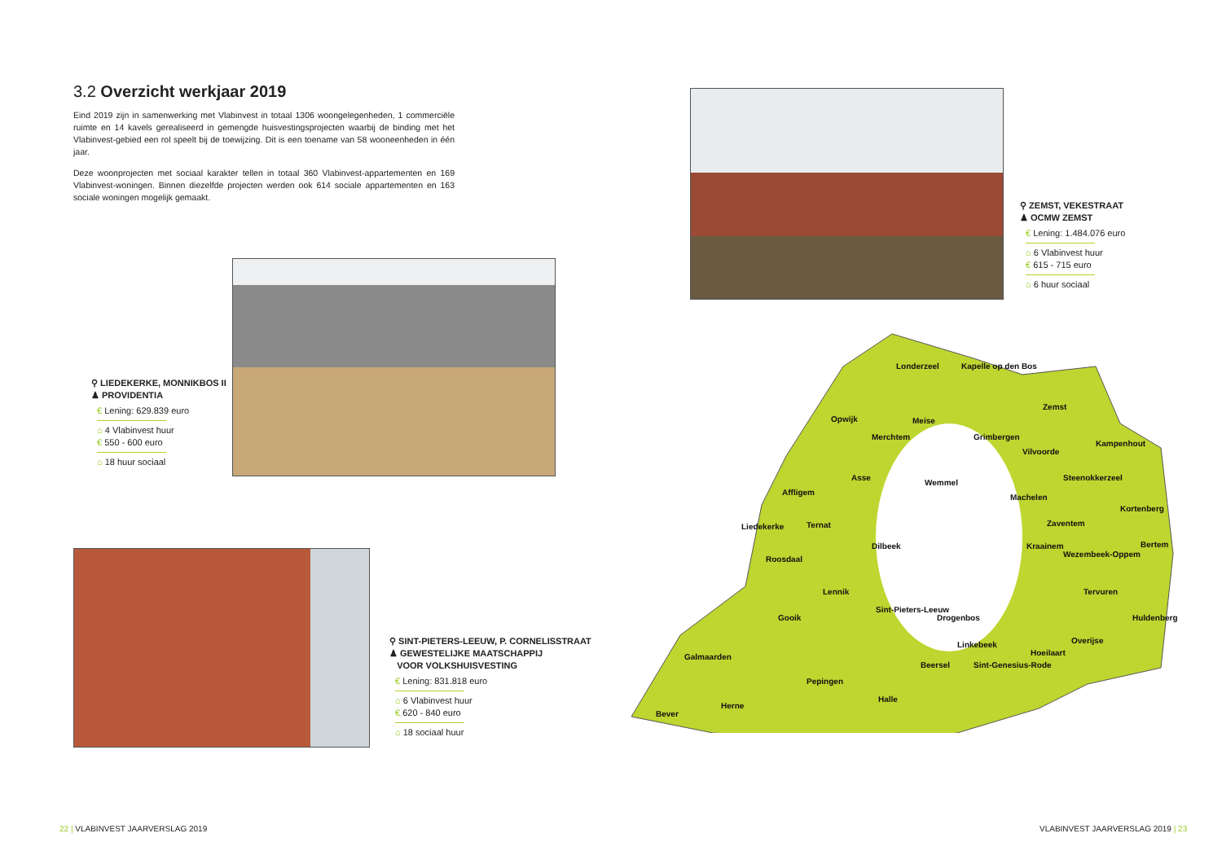3.2 Overzicht werkjaar 2019
Eind 2019 zijn in samenwerking met Vlabinvest in totaal 1306 woongelegenheden, 1 commerciële ruimte en 14 kavels gerealiseerd in gemengde huisvestingsprojecten waarbij de binding met het Vlabinvest-gebied een rol speelt bij de toewijzing. Dit is een toename van 58 wooneenheden in één jaar.
Deze woonprojecten met sociaal karakter tellen in totaal 360 Vlabinvest-appartementen en 169 Vlabinvest-woningen. Binnen diezelfde projecten werden ook 614 sociale appartementen en 163 sociale woningen mogelijk gemaakt.
⚲ ZEMST, VEKESTRAAT
♟ OCMW ZEMST
€ Lening: 1.484.076 euro
⌂ 6 Vlabinvest huur
€ 615 - 715 euro
⌂ 6 huur sociaal
⚲ LIEDEKERKE, MONNIKBOS II
♟ PROVIDENTIA
€ Lening: 629.839 euro
⌂ 4 Vlabinvest huur
€ 550 - 600 euro
⌂ 18 huur sociaal
⚲ SINT-PIETERS-LEEUW, P. CORNELISSTRAAT
♟ GEWESTELIJKE MAATSCHAPPIJ
VOOR VOLKSHUISVESTING
€ Lening: 831.818 euro
⌂ 6 Vlabinvest huur
€ 620 - 840 euro
⌂ 18 sociaal huur
Londerzeel
Kapelle op den Bos
Zemst
Opwijk
Meise
Merchtem
Grimbergen
Vilvoorde
Kampenhout
Asse
Wemmel
Steenokkerzeel
Machelen
Affligem
Kortenberg
Zaventem
Liedekerke
Ternat
Dilbeek
Kraainem
Wezembeek-Oppem
Bertem
Roosdaal
Lennik
Tervuren
Sint-Pieters-Leeuw
Gooik
Drogenbos
Huldenberg
Linkebeek
Overijse
Hoeilaart
Galmaarden
Beersel
Sint-Genesius-Rode
Pepingen
Herne
Halle
Bever
22 | VLABINVEST JAARVERSLAG 2019
VLABINVEST JAARVERSLAG 2019 | 23